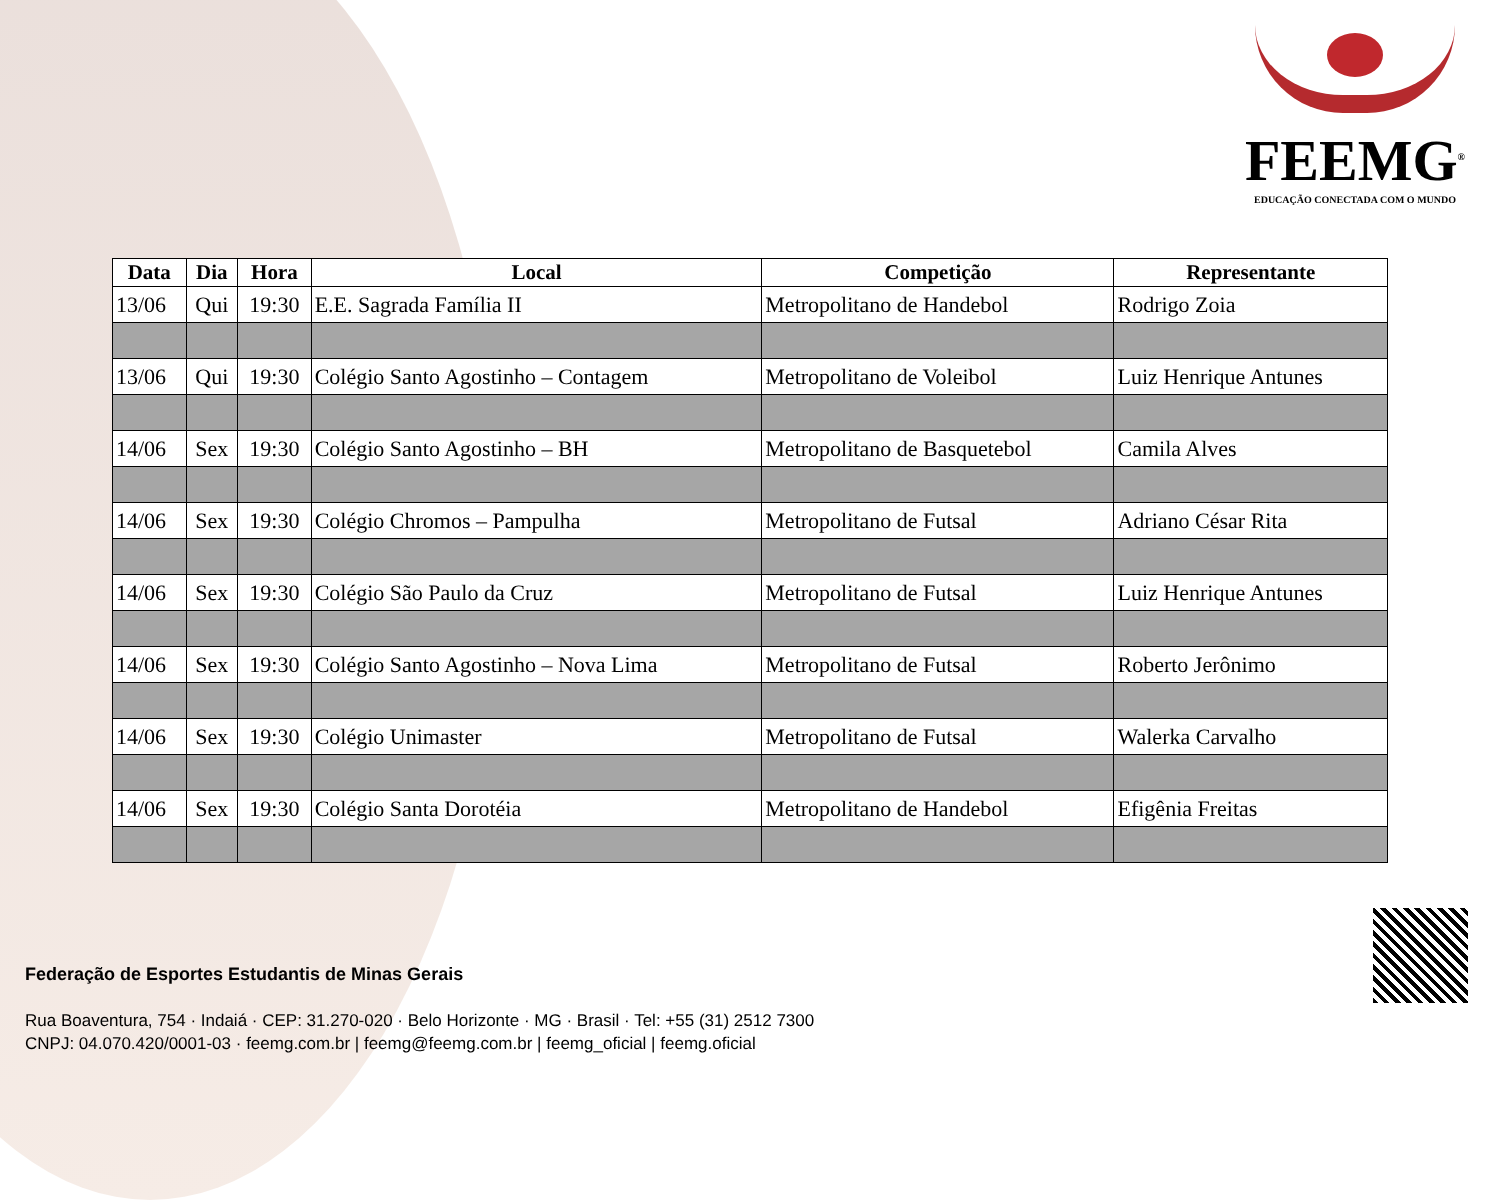FEEMG<sup>®</sup>
EDUCAÇÃO CONECTADA COM O MUNDO
| Data | Dia | Hora | Local | Competição | Representante |
| --- | --- | --- | --- | --- | --- |
| 13/06 | Qui | 19:30 | E.E. Sagrada Família II | Metropolitano de Handebol | Rodrigo Zoia |
| 13/06 | Qui | 19:30 | Colégio Santo Agostinho – Contagem | Metropolitano de Voleibol | Luiz Henrique Antunes |
| 14/06 | Sex | 19:30 | Colégio Santo Agostinho – BH | Metropolitano de Basquetebol | Camila Alves |
| 14/06 | Sex | 19:30 | Colégio Chromos – Pampulha | Metropolitano de Futsal | Adriano César Rita |
| 14/06 | Sex | 19:30 | Colégio São Paulo da Cruz | Metropolitano de Futsal | Luiz Henrique Antunes |
| 14/06 | Sex | 19:30 | Colégio Santo Agostinho – Nova Lima | Metropolitano de Futsal | Roberto Jerônimo |
| 14/06 | Sex | 19:30 | Colégio Unimaster | Metropolitano de Futsal | Walerka Carvalho |
| 14/06 | Sex | 19:30 | Colégio Santa Dorotéia | Metropolitano de Handebol | Efigênia Freitas |
Federação de Esportes Estudantis de Minas Gerais
Rua Boaventura, 754 · Indaiá · CEP: 31.270-020 · Belo Horizonte · MG · Brasil · Tel: +55 (31) 2512 7300
CNPJ: 04.070.420/0001-03 · feemg.com.br | feemg@feemg.com.br | feemg_oficial | feemg.oficial